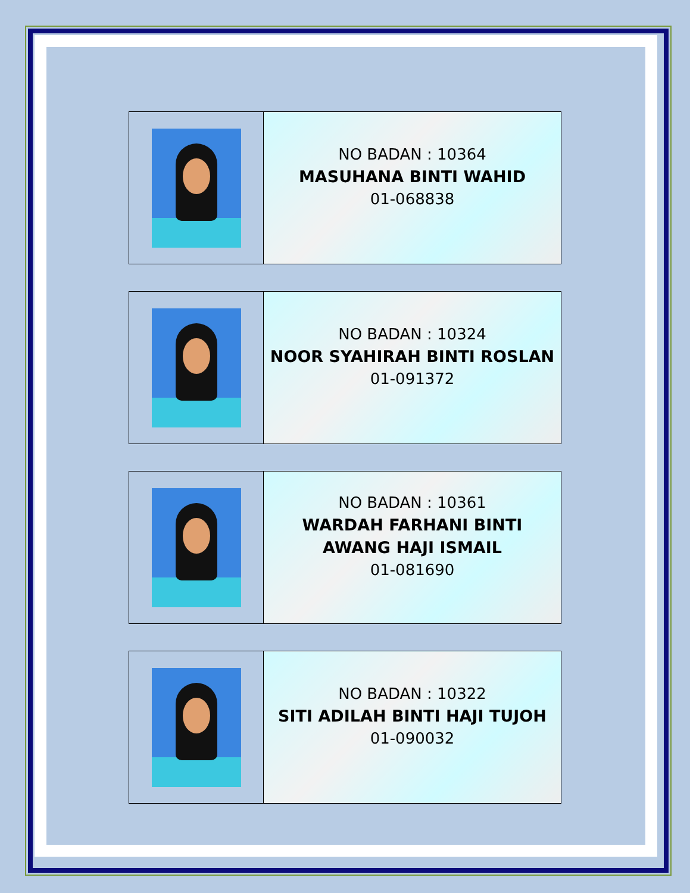| | NO BADAN : 10364 MASUHANA BINTI WAHID 01-068838 |
| | NO BADAN : 10324 NOOR SYAHIRAH BINTI ROSLAN 01-091372 |
| | NO BADAN : 10361 WARDAH FARHANI BINTI AWANG HAJI ISMAIL 01-081690 |
| | NO BADAN : 10322 SITI ADILAH BINTI HAJI TUJOH 01-090032 |